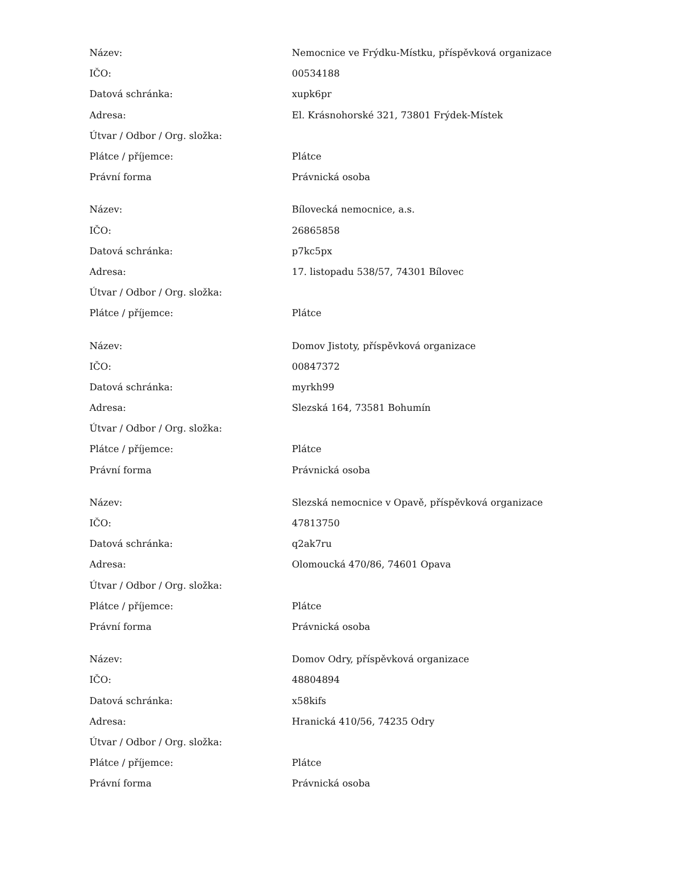| Název: | Nemocnice ve Frýdku-Místku, příspěvková organizace |
| IČO: | 00534188 |
| Datová schránka: | xupk6pr |
| Adresa: | El. Krásnohorské 321, 73801 Frýdek-Místek |
| Útvar / Odbor / Org. složka: | |
| Plátce / příjemce: | Plátce |
| Právní forma | Právnická osoba |
| Název: | Bílovecká nemocnice, a.s. |
| IČO: | 26865858 |
| Datová schránka: | p7kc5px |
| Adresa: | 17. listopadu 538/57, 74301 Bílovec |
| Útvar / Odbor / Org. složka: | |
| Plátce / příjemce: | Plátce |
| Název: | Domov Jistoty, příspěvková organizace |
| IČO: | 00847372 |
| Datová schránka: | myrkh99 |
| Adresa: | Slezská 164, 73581 Bohumín |
| Útvar / Odbor / Org. složka: | |
| Plátce / příjemce: | Plátce |
| Právní forma | Právnická osoba |
| Název: | Slezská nemocnice v Opavě, příspěvková organizace |
| IČO: | 47813750 |
| Datová schránka: | q2ak7ru |
| Adresa: | Olomoucká 470/86, 74601 Opava |
| Útvar / Odbor / Org. složka: | |
| Plátce / příjemce: | Plátce |
| Právní forma | Právnická osoba |
| Název: | Domov Odry, příspěvková organizace |
| IČO: | 48804894 |
| Datová schránka: | x58kifs |
| Adresa: | Hranická 410/56, 74235 Odry |
| Útvar / Odbor / Org. složka: | |
| Plátce / příjemce: | Plátce |
| Právní forma | Právnická osoba |